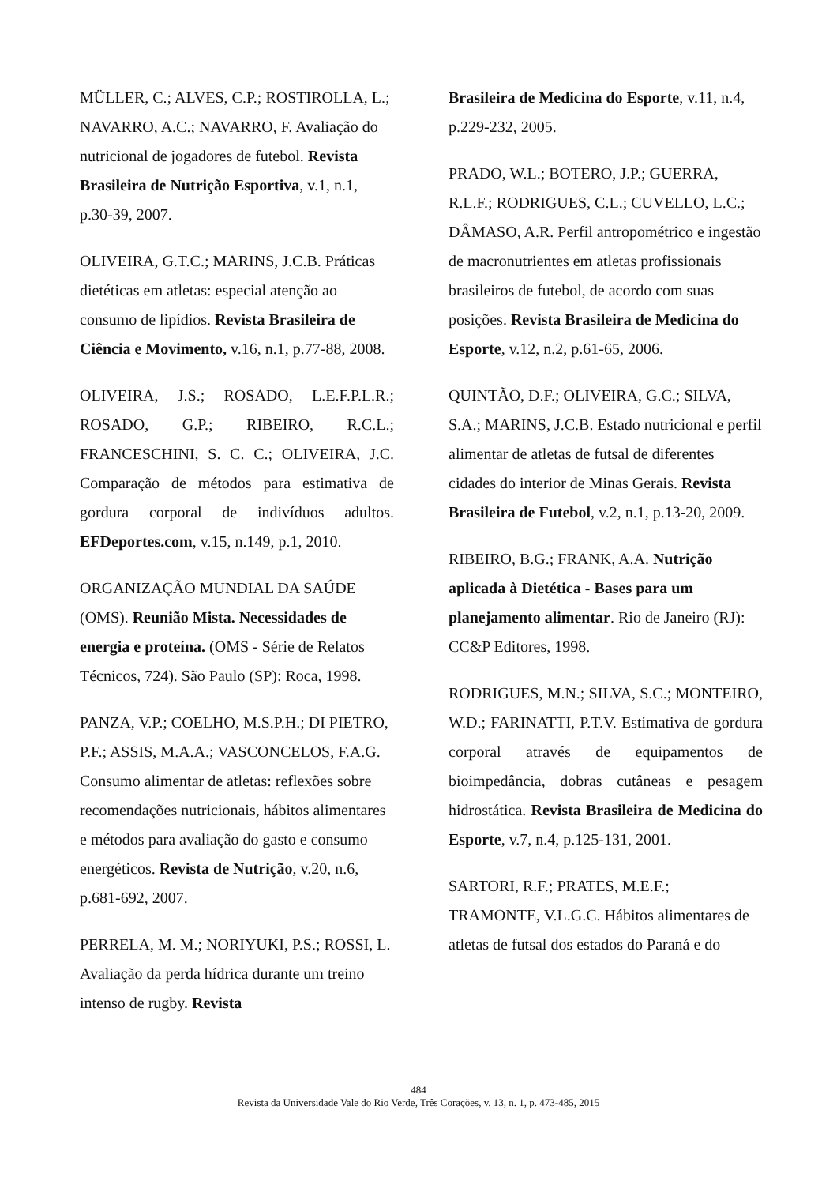MÜLLER, C.; ALVES, C.P.; ROSTIROLLA, L.; NAVARRO, A.C.; NAVARRO, F. Avaliação do nutricional de jogadores de futebol. Revista Brasileira de Nutrição Esportiva, v.1, n.1, p.30-39, 2007.
OLIVEIRA, G.T.C.; MARINS, J.C.B. Práticas dietéticas em atletas: especial atenção ao consumo de lipídios. Revista Brasileira de Ciência e Movimento, v.16, n.1, p.77-88, 2008.
OLIVEIRA, J.S.; ROSADO, L.E.F.P.L.R.; ROSADO, G.P.; RIBEIRO, R.C.L.; FRANCESCHINI, S. C. C.; OLIVEIRA, J.C. Comparação de métodos para estimativa de gordura corporal de indivíduos adultos. EFDeportes.com, v.15, n.149, p.1, 2010.
ORGANIZAÇÃO MUNDIAL DA SAÚDE (OMS). Reunião Mista. Necessidades de energia e proteína. (OMS - Série de Relatos Técnicos, 724). São Paulo (SP): Roca, 1998.
PANZA, V.P.; COELHO, M.S.P.H.; DI PIETRO, P.F.; ASSIS, M.A.A.; VASCONCELOS, F.A.G. Consumo alimentar de atletas: reflexões sobre recomendações nutricionais, hábitos alimentares e métodos para avaliação do gasto e consumo energéticos. Revista de Nutrição, v.20, n.6, p.681-692, 2007.
PERRELA, M. M.; NORIYUKI, P.S.; ROSSI, L. Avaliação da perda hídrica durante um treino intenso de rugby. Revista
Brasileira de Medicina do Esporte, v.11, n.4, p.229-232, 2005.
PRADO, W.L.; BOTERO, J.P.; GUERRA, R.L.F.; RODRIGUES, C.L.; CUVELLO, L.C.; DÂMASO, A.R. Perfil antropométrico e ingestão de macronutrientes em atletas profissionais brasileiros de futebol, de acordo com suas posições. Revista Brasileira de Medicina do Esporte, v.12, n.2, p.61-65, 2006.
QUINTÃO, D.F.; OLIVEIRA, G.C.; SILVA, S.A.; MARINS, J.C.B. Estado nutricional e perfil alimentar de atletas de futsal de diferentes cidades do interior de Minas Gerais. Revista Brasileira de Futebol, v.2, n.1, p.13-20, 2009.
RIBEIRO, B.G.; FRANK, A.A. Nutrição aplicada à Dietética - Bases para um planejamento alimentar. Rio de Janeiro (RJ): CC&P Editores, 1998.
RODRIGUES, M.N.; SILVA, S.C.; MONTEIRO, W.D.; FARINATTI, P.T.V. Estimativa de gordura corporal através de equipamentos de bioimpedância, dobras cutâneas e pesagem hidrostática. Revista Brasileira de Medicina do Esporte, v.7, n.4, p.125-131, 2001.
SARTORI, R.F.; PRATES, M.E.F.; TRAMONTE, V.L.G.C. Hábitos alimentares de atletas de futsal dos estados do Paraná e do
484
Revista da Universidade Vale do Rio Verde, Três Corações, v. 13, n. 1, p. 473-485, 2015